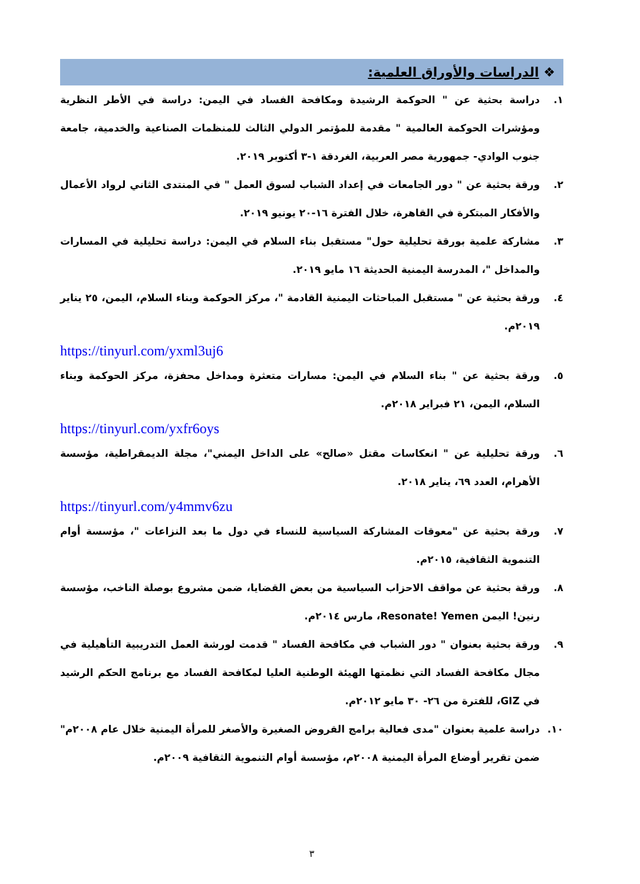❖ الدراسات والأوراق العلمية:
١. دراسة بحثية عن " الحوكمة الرشيدة ومكافحة الفساد في اليمن: دراسة في الأطر النظرية ومؤشرات الحوكمة العالمية " مقدمة للمؤتمر الدولي الثالث للمنظمات الصناعية والخدمية، جامعة جنوب الوادي- جمهورية مصر العربية، الغردقة ١-٣ أكتوبر ٢٠١٩.
٢. ورقة بحثية عن " دور الجامعات في إعداد الشباب لسوق العمل " في المنتدى الثاني لرواد الأعمال والأفكار المبتكرة في القاهرة، خلال الفترة ١٦-٢٠ يونيو ٢٠١٩.
٣. مشاركة علمية بورقة تحليلية حول" مستقبل بناء السلام في اليمن: دراسة تحليلية في المسارات والمداخل "، المدرسة اليمنية الحديثة ١٦ مايو ٢٠١٩.
٤. ورقة بحثية عن " مستقبل المباحثات اليمنية القادمة "، مركز الحوكمة وبناء السلام، اليمن، ٢٥ يناير ٢٠١٩م.
https://tinyurl.com/yxml3uj6
٥. ورقة بحثية عن " بناء السلام في اليمن: مسارات متعثرة ومداخل محفزة، مركز الحوكمة وبناء السلام، اليمن، ٢١ فبراير ٢٠١٨م.
https://tinyurl.com/yxfr6oys
٦. ورقة تحليلية عن " انعكاسات مقتل «صالح» على الداخل اليمني"، مجلة الديمقراطية، مؤسسة الأهرام، العدد ٦٩، يناير ٢٠١٨.
https://tinyurl.com/y4mmv6zu
٧. ورقة بحثية عن "معوقات المشاركة السياسية للنساء في دول ما بعد النزاعات "، مؤسسة أوام التنموية الثقافية، ٢٠١٥م.
٨. ورقة بحثية عن مواقف الاحزاب السياسية من بعض القضايا، ضمن مشروع بوصلة الناخب، مؤسسة رنين! اليمن Resonate! Yemen، مارس ٢٠١٤م.
٩. ورقة بحثية بعنوان " دور الشباب في مكافحة الفساد " قدمت لورشة العمل التدريبية التأهيلية في مجال مكافحة الفساد التي نظمتها الهيئة الوطنية العليا لمكافحة الفساد مع برنامج الحكم الرشيد في GIZ، للفترة من ٢٦- ٣٠ مايو ٢٠١٢م.
١٠. دراسة علمية بعنوان "مدى فعالية برامج القروض الصغيرة والأصغر للمرأة اليمنية خلال عام ٢٠٠٨م" ضمن تقرير أوضاع المرأة اليمنية ٢٠٠٨م، مؤسسة أوام التنموية الثقافية ٢٠٠٩م.
٣